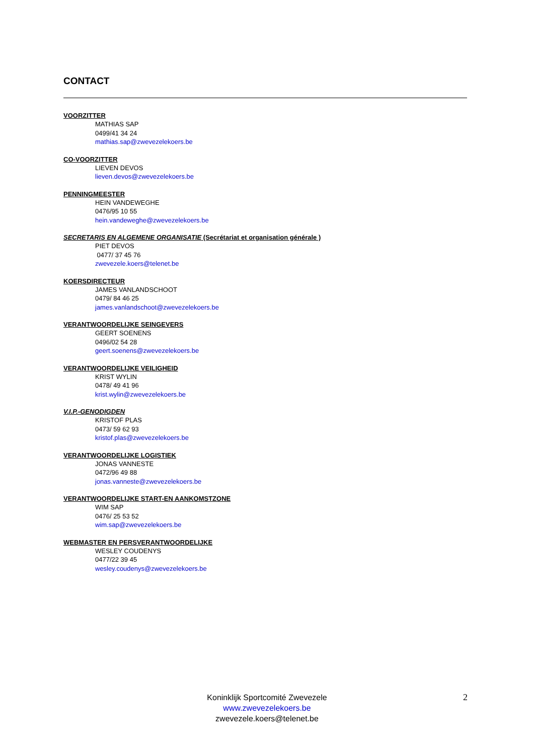CONTACT
VOORZITTER
MATHIAS SAP
0499/41 34 24
mathias.sap@zwevezelekoers.be
CO-VOORZITTER
LIEVEN DEVOS
lieven.devos@zwevezelekoers.be
PENNINGMEESTER
HEIN VANDEWEGHE
0476/95 10 55
hein.vandeweghe@zwevezelekoers.be
SECRETARIS EN ALGEMENE ORGANISATIE (Secrétariat et organisation générale )
PIET DEVOS
0477/ 37 45 76
zwevezele.koers@telenet.be
KOERSDIRECTEUR
JAMES VANLANDSCHOOT
0479/ 84 46 25
james.vanlandschoot@zwevezelekoers.be
VERANTWOORDELIJKE SEINGEVERS
GEERT SOENENS
0496/02 54 28
geert.soenens@zwevezelekoers.be
VERANTWOORDELIJKE VEILIGHEID
KRIST WYLIN
0478/ 49 41 96
krist.wylin@zwevezelekoers.be
V.I.P.-GENODIGDEN
KRISTOF PLAS
0473/ 59 62 93
kristof.plas@zwevezelekoers.be
VERANTWOORDELIJKE LOGISTIEK
JONAS VANNESTE
0472/96 49 88
jonas.vanneste@zwevezelekoers.be
VERANTWOORDELIJKE START-EN AANKOMSTZONE
WIM SAP
0476/ 25 53 52
wim.sap@zwevezelekoers.be
WEBMASTER EN PERSVERANTWOORDELIJKE
WESLEY COUDENYS
0477/22 39 45
wesley.coudenys@zwevezelekoers.be
Koninklijk Sportcomité Zwevezele
www.zwevezelekoers.be
zwevezele.koers@telenet.be
2